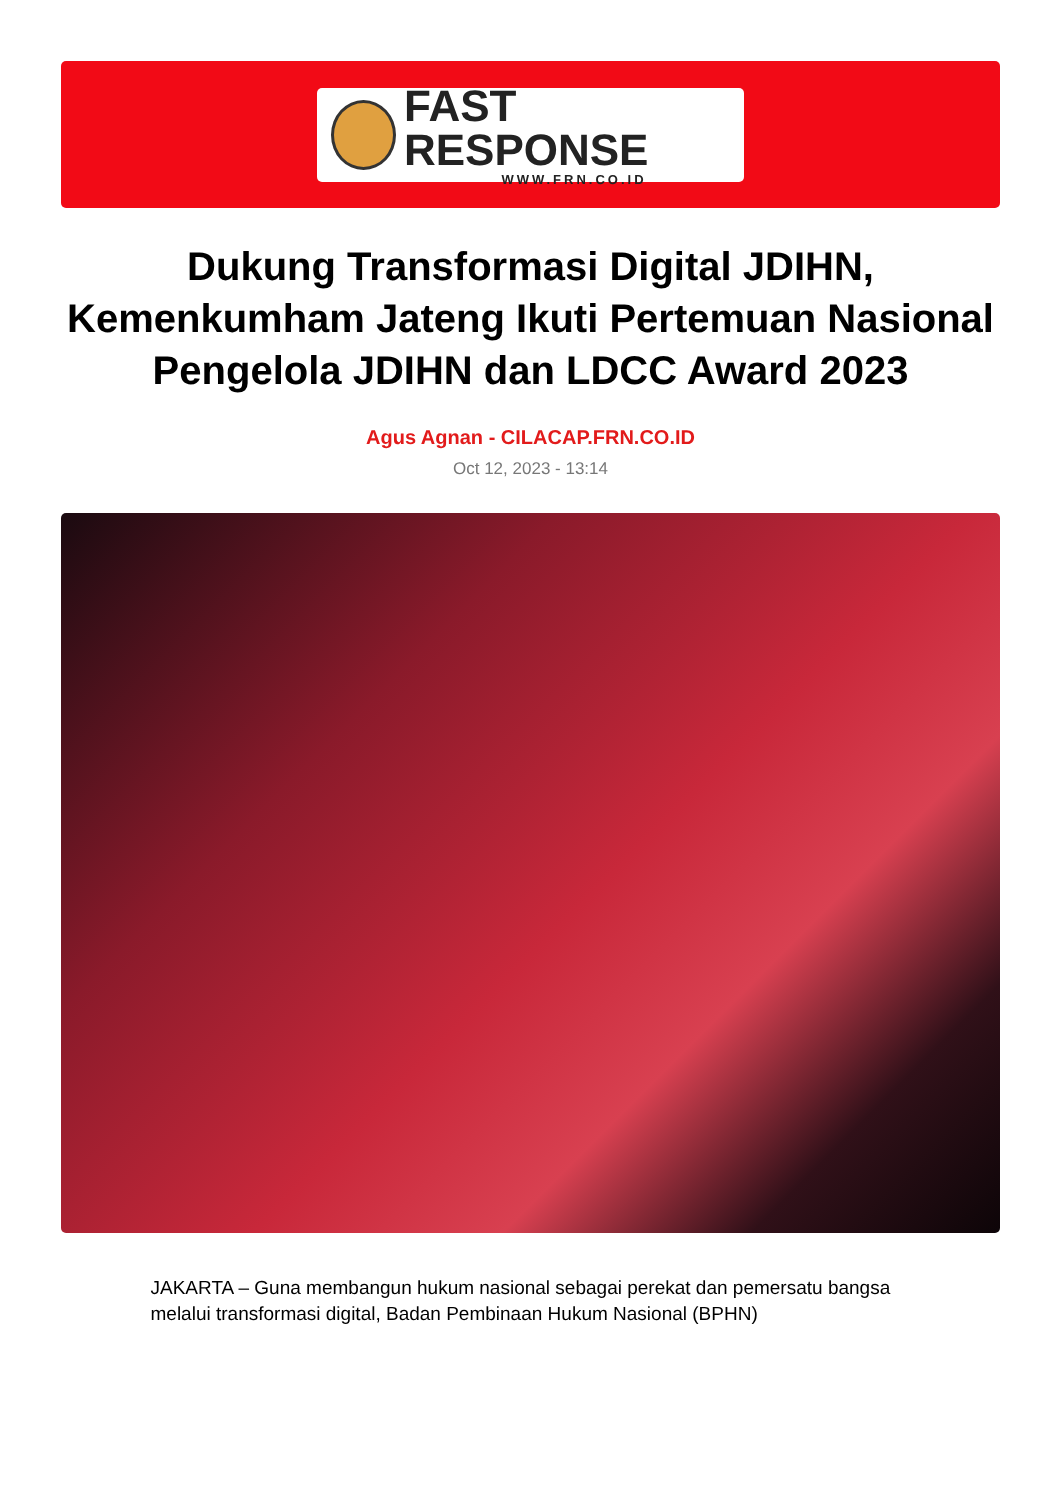FAST RESPONSE
WWW.FRN.CO.ID
Dukung Transformasi Digital JDIHN, Kemenkumham Jateng Ikuti Pertemuan Nasional Pengelola JDIHN dan LDCC Award 2023
Agus Agnan - CILACAP.FRN.CO.ID
Oct 12, 2023 - 13:14
JAKARTA – Guna membangun hukum nasional sebagai perekat dan pemersatu bangsa melalui transformasi digital, Badan Pembinaan Hukum Nasional (BPHN)